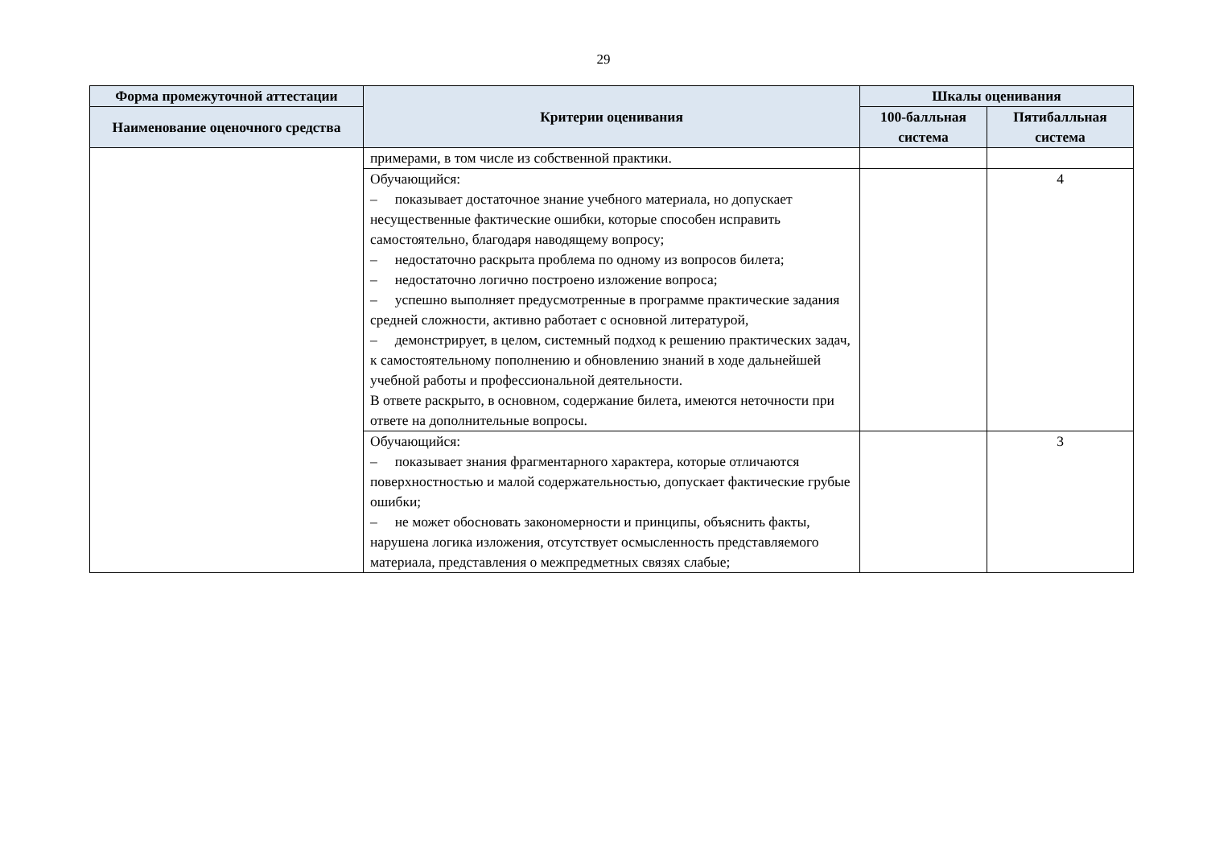29
| Форма промежуточной аттестации | Критерии оценивания | Шкалы оценивания | |
| --- | --- | --- | --- |
| Наименование оценочного средства | | 100-балльная система | Пятибалльная система |
| | примерами, в том числе из собственной практики. | | |
| | Обучающийся: – показывает достаточное знание учебного материала, но допускает несущественные фактические ошибки, которые способен исправить самостоятельно, благодаря наводящему вопросу; – недостаточно раскрыта проблема по одному из вопросов билета; – недостаточно логично построено изложение вопроса; – успешно выполняет предусмотренные в программе практические задания средней сложности, активно работает с основной литературой, – демонстрирует, в целом, системный подход к решению практических задач, к самостоятельному пополнению и обновлению знаний в ходе дальнейшей учебной работы и профессиональной деятельности. В ответе раскрыто, в основном, содержание билета, имеются неточности при ответе на дополнительные вопросы. | | 4 |
| | Обучающийся: – показывает знания фрагментарного характера, которые отличаются поверхностностью и малой содержательностью, допускает фактические грубые ошибки; – не может обосновать закономерности и принципы, объяснить факты, нарушена логика изложения, отсутствует осмысленность представляемого материала, представления о межпредметных связях слабые; | | 3 |